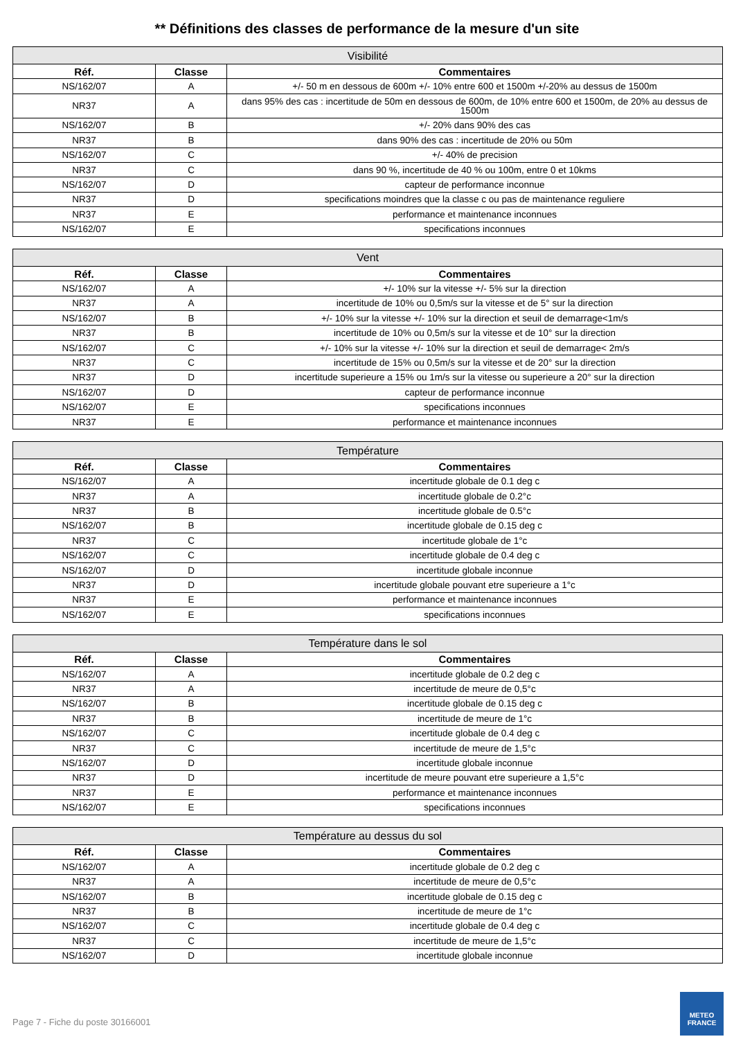** Définitions des classes de performance de la mesure d'un site
| Visibilité | | |
| --- | --- | --- |
| Réf. | Classe | Commentaires |
| NS/162/07 | A | +/- 50 m en dessous de 600m +/- 10% entre 600 et 1500m +/-20% au dessus de 1500m |
| NR37 | A | dans 95% des cas : incertitude de 50m en dessous de 600m, de 10% entre 600 et 1500m, de 20% au dessus de 1500m |
| NS/162/07 | B | +/- 20% dans 90% des cas |
| NR37 | B | dans 90% des cas : incertitude de 20% ou 50m |
| NS/162/07 | C | +/- 40% de precision |
| NR37 | C | dans 90 %, incertitude de 40 % ou 100m, entre 0 et 10kms |
| NS/162/07 | D | capteur de performance inconnue |
| NR37 | D | specifications moindres que la classe c ou pas de maintenance reguliere |
| NR37 | E | performance et maintenance inconnues |
| NS/162/07 | E | specifications inconnues |
| Vent | | |
| --- | --- | --- |
| Réf. | Classe | Commentaires |
| NS/162/07 | A | +/- 10% sur la vitesse +/- 5% sur la direction |
| NR37 | A | incertitude de 10% ou 0,5m/s sur la vitesse et de 5° sur la direction |
| NS/162/07 | B | +/- 10% sur la vitesse +/- 10% sur la direction et seuil de demarrage<1m/s |
| NR37 | B | incertitude de 10% ou 0,5m/s sur la vitesse et de 10° sur la direction |
| NS/162/07 | C | +/- 10% sur la vitesse +/- 10% sur la direction et seuil de demarrage< 2m/s |
| NR37 | C | incertitude de 15% ou 0,5m/s sur la vitesse et de 20° sur la direction |
| NR37 | D | incertitude superieure a 15% ou 1m/s sur la vitesse ou superieure a 20° sur la direction |
| NS/162/07 | D | capteur de performance inconnue |
| NS/162/07 | E | specifications inconnues |
| NR37 | E | performance et maintenance inconnues |
| Température | | |
| --- | --- | --- |
| Réf. | Classe | Commentaires |
| NS/162/07 | A | incertitude globale de 0.1 deg c |
| NR37 | A | incertitude globale de 0.2°c |
| NR37 | B | incertitude globale de 0.5°c |
| NS/162/07 | B | incertitude globale de 0.15 deg c |
| NR37 | C | incertitude globale de 1°c |
| NS/162/07 | C | incertitude globale de 0.4 deg c |
| NS/162/07 | D | incertitude globale inconnue |
| NR37 | D | incertitude globale pouvant etre superieure a 1°c |
| NR37 | E | performance et maintenance inconnues |
| NS/162/07 | E | specifications inconnues |
| Température dans le sol | | |
| --- | --- | --- |
| Réf. | Classe | Commentaires |
| NS/162/07 | A | incertitude globale de 0.2 deg c |
| NR37 | A | incertitude de meure de 0,5°c |
| NS/162/07 | B | incertitude globale de 0.15 deg c |
| NR37 | B | incertitude de meure de 1°c |
| NS/162/07 | C | incertitude globale de 0.4 deg c |
| NR37 | C | incertitude de meure de 1,5°c |
| NS/162/07 | D | incertitude globale inconnue |
| NR37 | D | incertitude de meure pouvant etre superieure a 1,5°c |
| NR37 | E | performance et maintenance inconnues |
| NS/162/07 | E | specifications inconnues |
| Température au dessus du sol | | |
| --- | --- | --- |
| Réf. | Classe | Commentaires |
| NS/162/07 | A | incertitude globale de 0.2 deg c |
| NR37 | A | incertitude de meure de 0,5°c |
| NS/162/07 | B | incertitude globale de 0.15 deg c |
| NR37 | B | incertitude de meure de 1°c |
| NS/162/07 | C | incertitude globale de 0.4 deg c |
| NR37 | C | incertitude de meure de 1,5°c |
| NS/162/07 | D | incertitude globale inconnue |
Page 7 - Fiche du poste 30166001
METEO
FRANCE